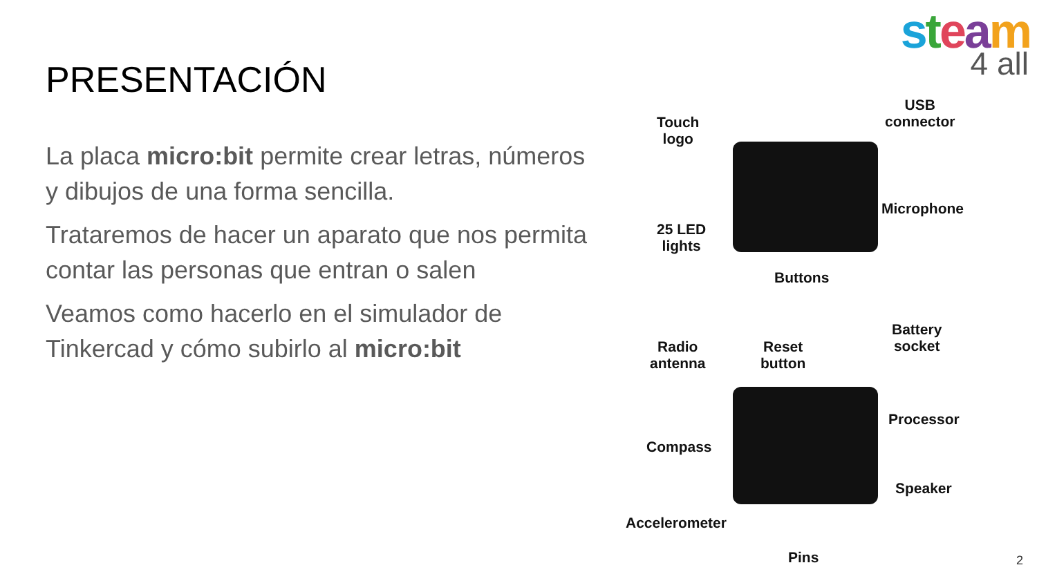steam
4 all
PRESENTACIÓN
La placa micro:bit permite crear letras, números y dibujos de una forma sencilla.
Trataremos de hacer un aparato que nos permita contar las personas que entran o salen
Veamos como hacerlo en el simulador de Tinkercad y cómo subirlo al micro:bit
Touch
logo
USB
connector
Microphone
25 LED
lights
Buttons
Battery
socket
Radio
antenna
Reset
button
Processor
Compass
Speaker
Accelerometer
Pins
2